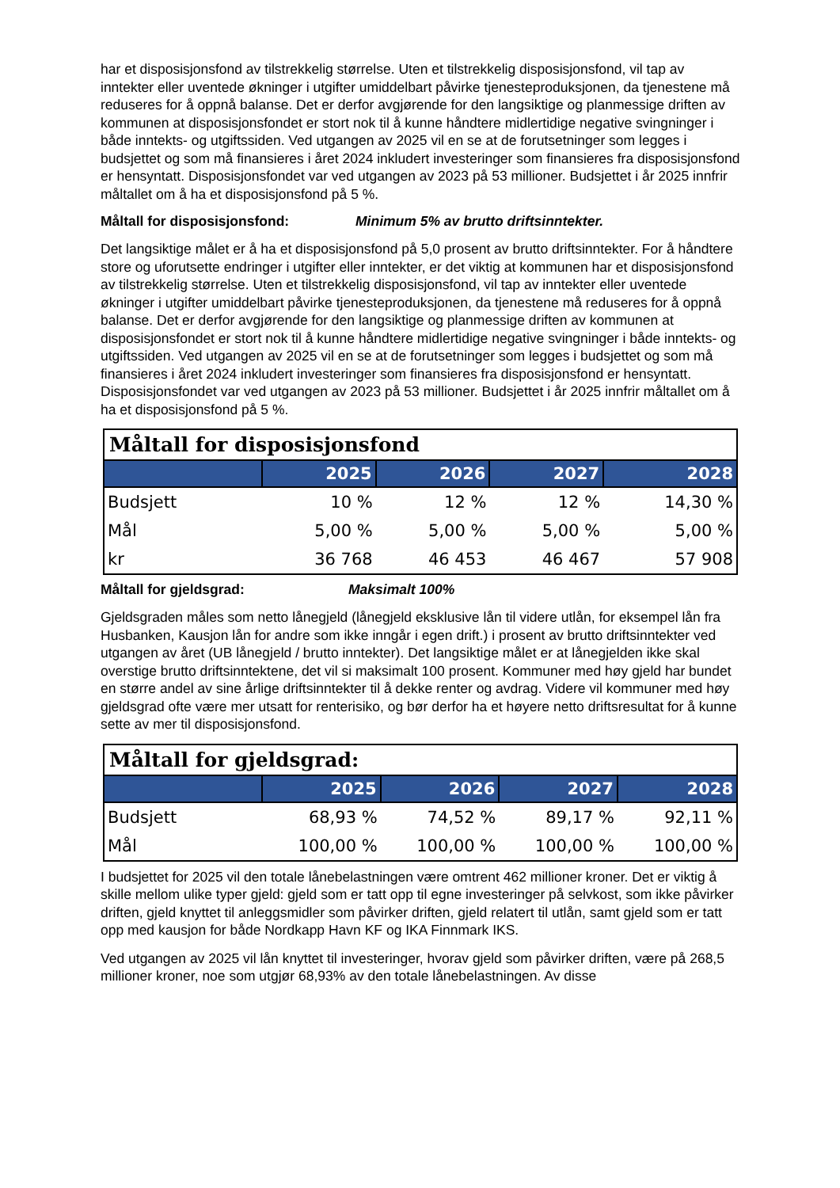har et disposisjonsfond av tilstrekkelig størrelse. Uten et tilstrekkelig disposisjonsfond, vil tap av inntekter eller uventede økninger i utgifter umiddelbart påvirke tjenesteproduksjonen, da tjenestene må reduseres for å oppnå balanse. Det er derfor avgjørende for den langsiktige og planmessige driften av kommunen at disposisjonsfondet er stort nok til å kunne håndtere midlertidige negative svingninger i både inntekts- og utgiftssiden. Ved utgangen av 2025 vil en se at de forutsetninger som legges i budsjettet og som må finansieres i året 2024 inkludert investeringer som finansieres fra disposisjonsfond er hensyntatt. Disposisjonsfondet var ved utgangen av 2023 på 53 millioner. Budsjettet i år 2025 innfrir måltallet om å ha et disposisjonsfond på 5 %.
Måltall for disposisjonsfond: Minimum 5% av brutto driftsinntekter.
Det langsiktige målet er å ha et disposisjonsfond på 5,0 prosent av brutto driftsinntekter. For å håndtere store og uforutsette endringer i utgifter eller inntekter, er det viktig at kommunen har et disposisjonsfond av tilstrekkelig størrelse. Uten et tilstrekkelig disposisjonsfond, vil tap av inntekter eller uventede økninger i utgifter umiddelbart påvirke tjenesteproduksjonen, da tjenestene må reduseres for å oppnå balanse. Det er derfor avgjørende for den langsiktige og planmessige driften av kommunen at disposisjonsfondet er stort nok til å kunne håndtere midlertidige negative svingninger i både inntekts- og utgiftssiden. Ved utgangen av 2025 vil en se at de forutsetninger som legges i budsjettet og som må finansieres i året 2024 inkludert investeringer som finansieres fra disposisjonsfond er hensyntatt. Disposisjonsfondet var ved utgangen av 2023 på 53 millioner. Budsjettet i år 2025 innfrir måltallet om å ha et disposisjonsfond på 5 %.
Måltall for disposisjonsfond
| | 2025 | 2026 | 2027 | 2028 |
| --- | --- | --- | --- | --- |
| Budsjett | 10 % | 12 % | 12 % | 14,30 % |
| Mål | 5,00 % | 5,00 % | 5,00 % | 5,00 % |
| kr | 36 768 | 46 453 | 46 467 | 57 908 |
Måltall for gjeldsgrad: Maksimalt 100%
Gjeldsgraden måles som netto lånegjeld (lånegjeld eksklusive lån til videre utlån, for eksempel lån fra Husbanken, Kausjon lån for andre som ikke inngår i egen drift.) i prosent av brutto driftsinntekter ved utgangen av året (UB lånegjeld / brutto inntekter). Det langsiktige målet er at lånegjelden ikke skal overstige brutto driftsinntektene, det vil si maksimalt 100 prosent. Kommuner med høy gjeld har bundet en større andel av sine årlige driftsinntekter til å dekke renter og avdrag. Videre vil kommuner med høy gjeldsgrad ofte være mer utsatt for renterisiko, og bør derfor ha et høyere netto driftsresultat for å kunne sette av mer til disposisjonsfond.
Måltall for gjeldsgrad:
| | 2025 | 2026 | 2027 | 2028 |
| --- | --- | --- | --- | --- |
| Budsjett | 68,93 % | 74,52 % | 89,17 % | 92,11 % |
| Mål | 100,00 % | 100,00 % | 100,00 % | 100,00 % |
I budsjettet for 2025 vil den totale lånebelastningen være omtrent 462 millioner kroner. Det er viktig å skille mellom ulike typer gjeld: gjeld som er tatt opp til egne investeringer på selvkost, som ikke påvirker driften, gjeld knyttet til anleggsmidler som påvirker driften, gjeld relatert til utlån, samt gjeld som er tatt opp med kausjon for både Nordkapp Havn KF og IKA Finnmark IKS.
Ved utgangen av 2025 vil lån knyttet til investeringer, hvorav gjeld som påvirker driften, være på 268,5 millioner kroner, noe som utgjør 68,93% av den totale lånebelastningen. Av disse